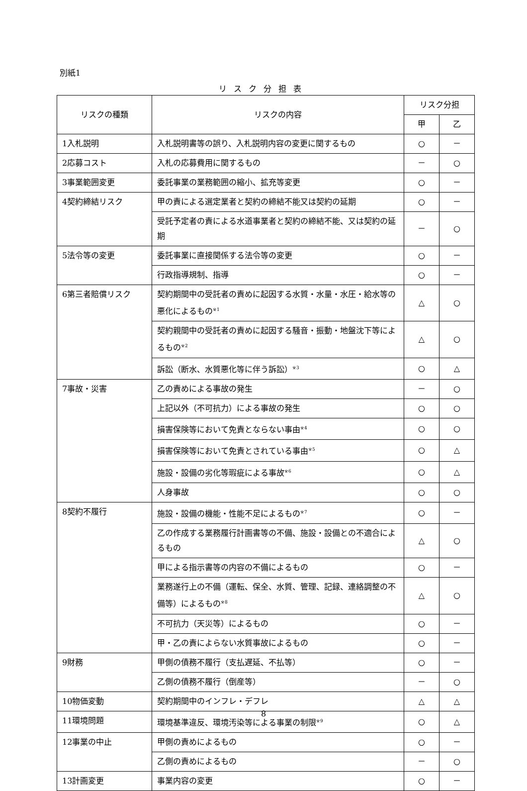別紙1
リスク分担表
| リスクの種類 | リスクの内容 | リスク分担 | |
| --- | --- | --- | --- |
| | | 甲 | 乙 |
| 1入札説明 | 入札説明書等の誤り、入札説明内容の変更に関するもの | ○ | － |
| 2応募コスト | 入札の応募費用に関するもの | － | ○ |
| 3事業範囲変更 | 委託事業の業務範囲の縮小、拡充等変更 | ○ | － |
| 4契約締結リスク | 甲の責による選定業者と契約の締結不能又は契約の延期 | ○ | － |
| | 受託予定者の責による水道事業者と契約の締結不能、又は契約の延期 | － | ○ |
| 5法令等の変更 | 委託事業に直接関係する法令等の変更 | ○ | － |
| | 行政指導規制、指導 | ○ | － |
| 6第三者賠償リスク | 契約期間中の受託者の責めに起因する水質・水量・水圧・給水等の悪化によるもの<sup>※1</sup> | △ | ○ |
| | 契約親間中の受託者の責めに起因する騒音・振動・地盤沈下等によるもの<sup>※2</sup> | △ | ○ |
| | 訴訟（断水、水質悪化等に伴う訴訟）<sup>※3</sup> | ○ | △ |
| 7事故・災害 | 乙の責めによる事故の発生 | － | ○ |
| | 上記以外（不可抗力）による事故の発生 | ○ | ○ |
| | 損害保険等において免責とならない事由<sup>※4</sup> | ○ | ○ |
| | 損害保険等において免責とされている事由<sup>※5</sup> | ○ | △ |
| | 施設・設備の劣化等瑕疵による事故<sup>※6</sup> | ○ | △ |
| | 人身事故 | ○ | ○ |
| 8契約不履行 | 施設・設備の機能・性能不足によるもの<sup>※7</sup> | ○ | － |
| | 乙の作成する業務履行計画書等の不備、施設・設備との不適合によるもの | △ | ○ |
| | 甲による指示書等の内容の不備によるもの | ○ | － |
| | 業務遂行上の不備（運転、保全、水質、管理、記録、連絡調整の不備等）によるもの<sup>※8</sup> | △ | ○ |
| | 不可抗力（天災等）によるもの | ○ | － |
| | 甲・乙の責によらない水質事故によるもの | ○ | － |
| 9財務 | 甲側の債務不履行（支払遅延、不払等） | ○ | － |
| | 乙側の債務不履行（倒産等） | － | ○ |
| 10物価変動 | 契約期間中のインフレ・デフレ | △ | △ |
| 11環境問題 | 環境基準違反、環境汚染等による事業の制限<sup>※9</sup> | ○ | △ |
| 12事業の中止 | 甲側の責めによるもの | ○ | － |
| | 乙側の責めによるもの | － | ○ |
| 13計画変更 | 事業内容の変更 | ○ | － |
8